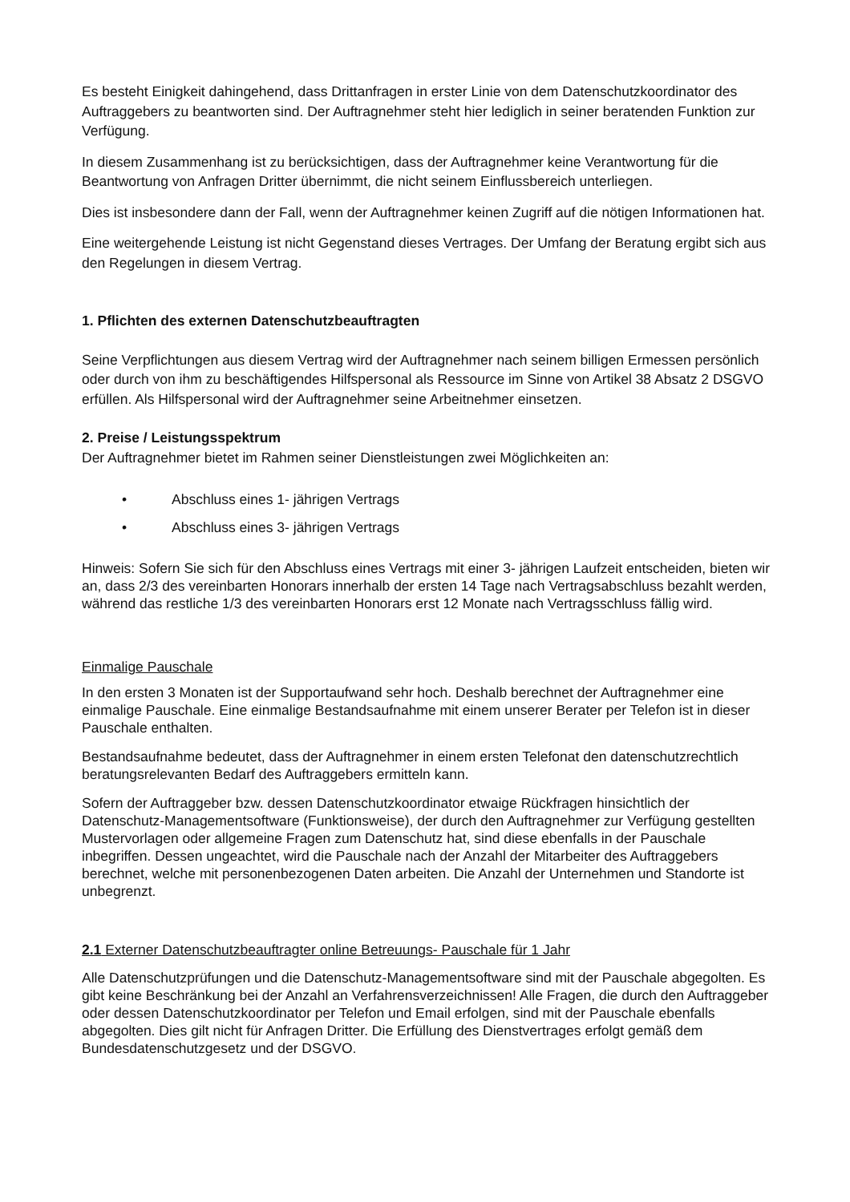Es besteht Einigkeit dahingehend, dass Drittanfragen in erster Linie von dem Datenschutzkoordinator des Auftraggebers zu beantworten sind. Der Auftragnehmer steht hier lediglich in seiner beratenden Funktion zur Verfügung.
In diesem Zusammenhang ist zu berücksichtigen, dass der Auftragnehmer keine Verantwortung für die Beantwortung von Anfragen Dritter übernimmt, die nicht seinem Einflussbereich unterliegen.
Dies ist insbesondere dann der Fall, wenn der Auftragnehmer keinen Zugriff auf die nötigen Informationen hat.
Eine weitergehende Leistung ist nicht Gegenstand dieses Vertrages. Der Umfang der Beratung ergibt sich aus den Regelungen in diesem Vertrag.
1. Pflichten des externen Datenschutzbeauftragten
Seine Verpflichtungen aus diesem Vertrag wird der Auftragnehmer nach seinem billigen Ermessen persönlich oder durch von ihm zu beschäftigendes Hilfspersonal als Ressource im Sinne von Artikel 38 Absatz 2 DSGVO erfüllen. Als Hilfspersonal wird der Auftragnehmer seine Arbeitnehmer einsetzen.
2. Preise / Leistungsspektrum
Der Auftragnehmer bietet im Rahmen seiner Dienstleistungen zwei Möglichkeiten an:
• Abschluss eines 1- jährigen Vertrags
• Abschluss eines 3- jährigen Vertrags
Hinweis: Sofern Sie sich für den Abschluss eines Vertrags mit einer 3- jährigen Laufzeit entscheiden, bieten wir an, dass 2/3 des vereinbarten Honorars innerhalb der ersten 14 Tage nach Vertragsabschluss bezahlt werden, während das restliche 1/3 des vereinbarten Honorars erst 12 Monate nach Vertragsschluss fällig wird.
Einmalige Pauschale
In den ersten 3 Monaten ist der Supportaufwand sehr hoch. Deshalb berechnet der Auftragnehmer eine einmalige Pauschale. Eine einmalige Bestandsaufnahme mit einem unserer Berater per Telefon ist in dieser Pauschale enthalten.
Bestandsaufnahme bedeutet, dass der Auftragnehmer in einem ersten Telefonat den datenschutzrechtlich beratungsrelevanten Bedarf des Auftraggebers ermitteln kann.
Sofern der Auftraggeber bzw. dessen Datenschutzkoordinator etwaige Rückfragen hinsichtlich der Datenschutz-Managementsoftware (Funktionsweise), der durch den Auftragnehmer zur Verfügung gestellten Mustervorlagen oder allgemeine Fragen zum Datenschutz hat, sind diese ebenfalls in der Pauschale inbegriffen. Dessen ungeachtet, wird die Pauschale nach der Anzahl der Mitarbeiter des Auftraggebers berechnet, welche mit personenbezogenen Daten arbeiten. Die Anzahl der Unternehmen und Standorte ist unbegrenzt.
2.1 Externer Datenschutzbeauftragter online Betreuungs- Pauschale für 1 Jahr
Alle Datenschutzprüfungen und die Datenschutz-Managementsoftware sind mit der Pauschale abgegolten. Es gibt keine Beschränkung bei der Anzahl an Verfahrensverzeichnissen! Alle Fragen, die durch den Auftraggeber oder dessen Datenschutzkoordinator per Telefon und Email erfolgen, sind mit der Pauschale ebenfalls abgegolten. Dies gilt nicht für Anfragen Dritter. Die Erfüllung des Dienstvertrages erfolgt gemäß dem Bundesdatenschutzgesetz und der DSGVO.